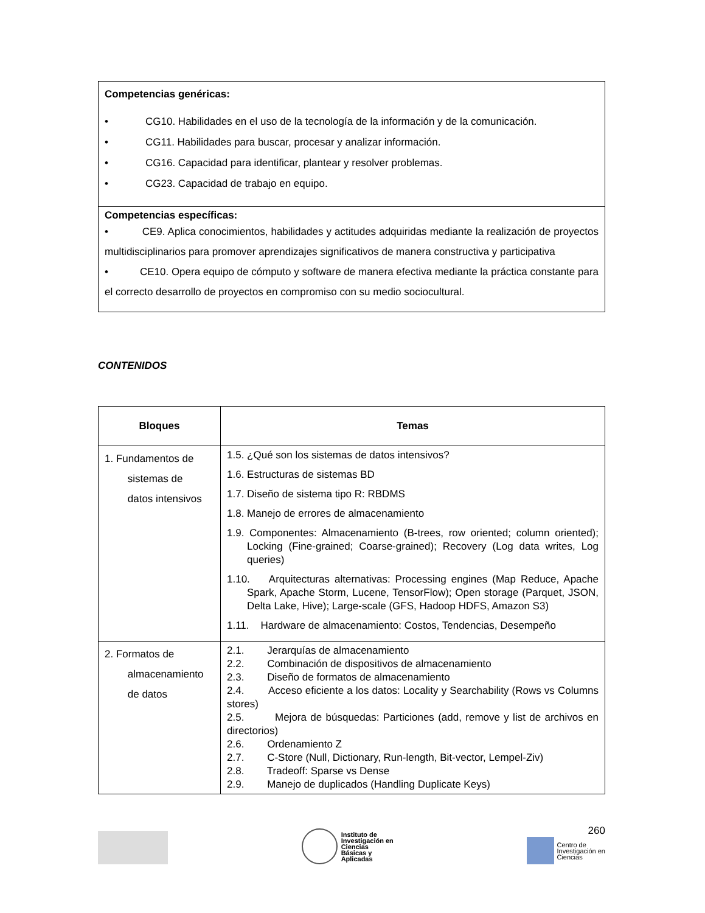| Competencias genéricas: • CG10. Habilidades en el uso de la tecnología de la información y de la comunicación. • CG11. Habilidades para buscar, procesar y analizar información. • CG16. Capacidad para identificar, plantear y resolver problemas. • CG23. Capacidad de trabajo en equipo. |
| Competencias específicas: • CE9. Aplica conocimientos, habilidades y actitudes adquiridas mediante la realización de proyectos multidisciplinarios para promover aprendizajes significativos de manera constructiva y participativa • CE10. Opera equipo de cómputo y software de manera efectiva mediante la práctica constante para el correcto desarrollo de proyectos en compromiso con su medio sociocultural. |
CONTENIDOS
| Bloques | Temas |
| --- | --- |
| 1. Fundamentos de sistemas de datos intensivos | 1.5. ¿Qué son los sistemas de datos intensivos? 1.6. Estructuras de sistemas BD 1.7. Diseño de sistema tipo R: RBDMS 1.8. Manejo de errores de almacenamiento 1.9. Componentes: Almacenamiento (B-trees, row oriented; column oriented); Locking (Fine-grained; Coarse-grained); Recovery (Log data writes, Log queries) 1.10. Arquitecturas alternativas: Processing engines (Map Reduce, Apache Spark, Apache Storm, Lucene, TensorFlow); Open storage (Parquet, JSON, Delta Lake, Hive); Large-scale (GFS, Hadoop HDFS, Amazon S3) 1.11. Hardware de almacenamiento: Costos, Tendencias, Desempeño |
| 2. Formatos de almacenamiento de datos | 2.1. Jerarquías de almacenamiento 2.2. Combinación de dispositivos de almacenamiento 2.3. Diseño de formatos de almacenamiento 2.4. Acceso eficiente a los datos: Locality y Searchability (Rows vs Columns stores) 2.5. Mejora de búsquedas: Particiones (add, remove y list de archivos en directorios) 2.6. Ordenamiento Z 2.7. C-Store (Null, Dictionary, Run-length, Bit-vector, Lempel-Ziv) 2.8. Tradeoff: Sparse vs Dense 2.9. Manejo de duplicados (Handling Duplicate Keys) |
Instituto de
Investigación en
Ciencias
Básicas y
Aplicadas
260
Centro de
Investigación en
Ciencias